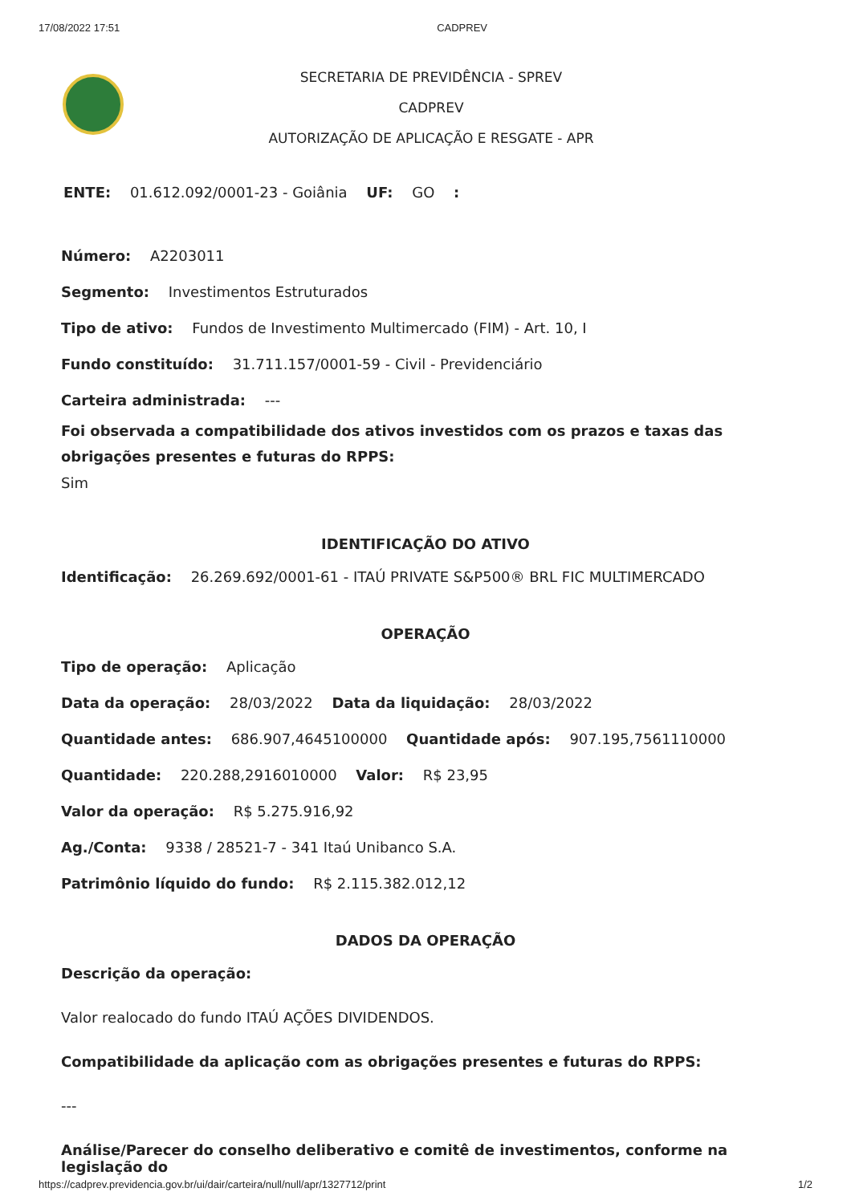17/08/2022 17:51 CADPREV
SECRETARIA DE PREVIDÊNCIA - SPREV
CADPREV
AUTORIZAÇÃO DE APLICAÇÃO E RESGATE - APR
ENTE: 01.612.092/0001-23 - Goiânia UF: GO :
Número: A2203011
Segmento: Investimentos Estruturados
Tipo de ativo: Fundos de Investimento Multimercado (FIM) - Art. 10, I
Fundo constituído: 31.711.157/0001-59 - Civil - Previdenciário
Carteira administrada: ---
Foi observada a compatibilidade dos ativos investidos com os prazos e taxas das obrigações presentes e futuras do RPPS:
Sim
IDENTIFICAÇÃO DO ATIVO
Identificação: 26.269.692/0001-61 - ITAÚ PRIVATE S&P500® BRL FIC MULTIMERCADO
OPERAÇÃO
Tipo de operação: Aplicação
Data da operação: 28/03/2022 Data da liquidação: 28/03/2022
Quantidade antes: 686.907,4645100000 Quantidade após: 907.195,7561110000
Quantidade: 220.288,2916010000 Valor: R$ 23,95
Valor da operação: R$ 5.275.916,92
Ag./Conta: 9338 / 28521-7 - 341 Itaú Unibanco S.A.
Patrimônio líquido do fundo: R$ 2.115.382.012,12
DADOS DA OPERAÇÃO
Descrição da operação:
Valor realocado do fundo ITAÚ AÇÕES DIVIDENDOS.
Compatibilidade da aplicação com as obrigações presentes e futuras do RPPS:
---
Análise/Parecer do conselho deliberativo e comitê de investimentos, conforme na legislação do
https://cadprev.previdencia.gov.br/ui/dair/carteira/null/null/apr/1327712/print 1/2